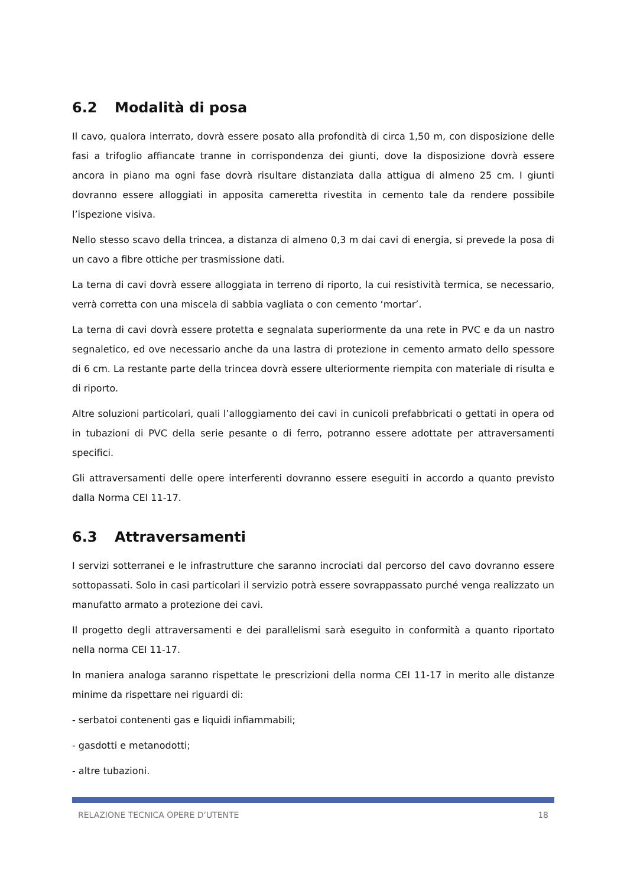6.2 Modalità di posa
Il cavo, qualora interrato, dovrà essere posato alla profondità di circa 1,50 m, con disposizione delle fasi a trifoglio affiancate tranne in corrispondenza dei giunti, dove la disposizione dovrà essere ancora in piano ma ogni fase dovrà risultare distanziata dalla attigua di almeno 25 cm. I giunti dovranno essere alloggiati in apposita cameretta rivestita in cemento tale da rendere possibile l’ispezione visiva.
Nello stesso scavo della trincea, a distanza di almeno 0,3 m dai cavi di energia, si prevede la posa di un cavo a fibre ottiche per trasmissione dati.
La terna di cavi dovrà essere alloggiata in terreno di riporto, la cui resistività termica, se necessario, verrà corretta con una miscela di sabbia vagliata o con cemento ‘mortar’.
La terna di cavi dovrà essere protetta e segnalata superiormente da una rete in PVC e da un nastro segnaletico, ed ove necessario anche da una lastra di protezione in cemento armato dello spessore di 6 cm. La restante parte della trincea dovrà essere ulteriormente riempita con materiale di risulta e di riporto.
Altre soluzioni particolari, quali l’alloggiamento dei cavi in cunicoli prefabbricati o gettati in opera od in tubazioni di PVC della serie pesante o di ferro, potranno essere adottate per attraversamenti specifici.
Gli attraversamenti delle opere interferenti dovranno essere eseguiti in accordo a quanto previsto dalla Norma CEI 11-17.
6.3 Attraversamenti
I servizi sotterranei e le infrastrutture che saranno incrociati dal percorso del cavo dovranno essere sottopassati. Solo in casi particolari il servizio potrà essere sovrappassato purché venga realizzato un manufatto armato a protezione dei cavi.
Il progetto degli attraversamenti e dei parallelismi sarà eseguito in conformità a quanto riportato nella norma CEI 11-17.
In maniera analoga saranno rispettate le prescrizioni della norma CEI 11-17 in merito alle distanze minime da rispettare nei riguardi di:
- serbatoi contenenti gas e liquidi infiammabili;
- gasdotti e metanodotti;
- altre tubazioni.
RELAZIONE TECNICA OPERE D’UTENTE 18